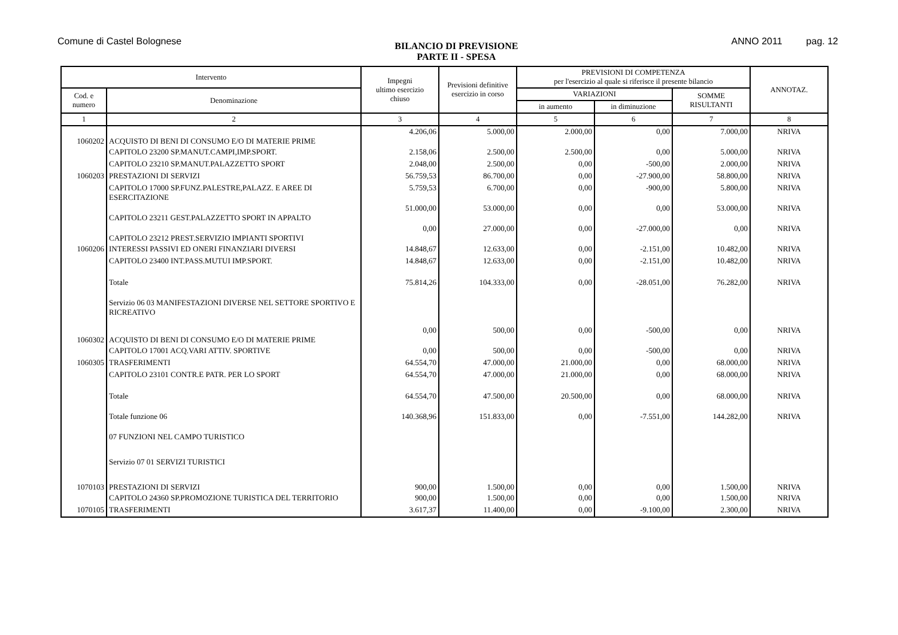Comune di Castel Bolognese
BILANCIO DI PREVISIONE
PARTE II - SPESA
ANNO 2011 pag. 12
| Intervento | | Impegni ultimo esercizio chiuso | Previsioni definitive esercizio in corso | PREVISIONI DI COMPETENZA per l'esercizio al quale si riferisce il presente bilancio | | | ANNOTAZ. |
| --- | --- | --- | --- | --- | --- | --- | --- |
| Cod. e numero | Denominazione | | | VARIAZIONI | | SOMME RISULTANTI | |
| | | | | in aumento | in diminuzione | | |
| 1 | 2 | 3 | 4 | 5 | 6 | 7 | 8 |
| 1060202 | ACQUISTO DI BENI DI CONSUMO E/O DI MATERIE PRIME | 4.206,06 | 5.000,00 | 2.000,00 | 0,00 | 7.000,00 | NRIVA |
| | CAPITOLO 23200 SP.MANUT.CAMPI,IMP.SPORT. | 2.158,06 | 2.500,00 | 2.500,00 | 0,00 | 5.000,00 | NRIVA |
| | CAPITOLO 23210 SP.MANUT.PALAZZETTO SPORT | 2.048,00 | 2.500,00 | 0,00 | -500,00 | 2.000,00 | NRIVA |
| 1060203 | PRESTAZIONI DI SERVIZI | 56.759,53 | 86.700,00 | 0,00 | -27.900,00 | 58.800,00 | NRIVA |
| | CAPITOLO 17000 SP.FUNZ.PALESTRE,PALAZZ. E AREE DI ESERCITAZIONE | 5.759,53 | 6.700,00 | 0,00 | -900,00 | 5.800,00 | NRIVA |
| | CAPITOLO 23211 GEST.PALAZZETTO SPORT IN APPALTO | 51.000,00 | 53.000,00 | 0,00 | 0,00 | 53.000,00 | NRIVA |
| | CAPITOLO 23212 PREST.SERVIZIO IMPIANTI SPORTIVI | 0,00 | 27.000,00 | 0,00 | -27.000,00 | 0,00 | NRIVA |
| 1060206 | INTERESSI PASSIVI ED ONERI FINANZIARI DIVERSI | 14.848,67 | 12.633,00 | 0,00 | -2.151,00 | 10.482,00 | NRIVA |
| | CAPITOLO 23400 INT.PASS.MUTUI IMP.SPORT. | 14.848,67 | 12.633,00 | 0,00 | -2.151,00 | 10.482,00 | NRIVA |
| | Totale | 75.814,26 | 104.333,00 | 0,00 | -28.051,00 | 76.282,00 | NRIVA |
| | Servizio 06 03 MANIFESTAZIONI DIVERSE NEL SETTORE SPORTIVO E RICREATIVO | | | | | | |
| 1060302 | ACQUISTO DI BENI DI CONSUMO E/O DI MATERIE PRIME | 0,00 | 500,00 | 0,00 | -500,00 | 0,00 | NRIVA |
| | CAPITOLO 17001 ACQ.VARI ATTIV. SPORTIVE | 0,00 | 500,00 | 0,00 | -500,00 | 0,00 | NRIVA |
| 1060305 | TRASFERIMENTI | 64.554,70 | 47.000,00 | 21.000,00 | 0,00 | 68.000,00 | NRIVA |
| | CAPITOLO 23101 CONTR.E PATR. PER LO SPORT | 64.554,70 | 47.000,00 | 21.000,00 | 0,00 | 68.000,00 | NRIVA |
| | Totale | 64.554,70 | 47.500,00 | 20.500,00 | 0,00 | 68.000,00 | NRIVA |
| | Totale funzione 06 | 140.368,96 | 151.833,00 | 0,00 | -7.551,00 | 144.282,00 | NRIVA |
| | 07 FUNZIONI NEL CAMPO TURISTICO | | | | | | |
| | Servizio 07 01 SERVIZI TURISTICI | | | | | | |
| 1070103 | PRESTAZIONI DI SERVIZI | 900,00 | 1.500,00 | 0,00 | 0,00 | 1.500,00 | NRIVA |
| | CAPITOLO 24360 SP.PROMOZIONE TURISTICA DEL TERRITORIO | 900,00 | 1.500,00 | 0,00 | 0,00 | 1.500,00 | NRIVA |
| 1070105 | TRASFERIMENTI | 3.617,37 | 11.400,00 | 0,00 | -9.100,00 | 2.300,00 | NRIVA |